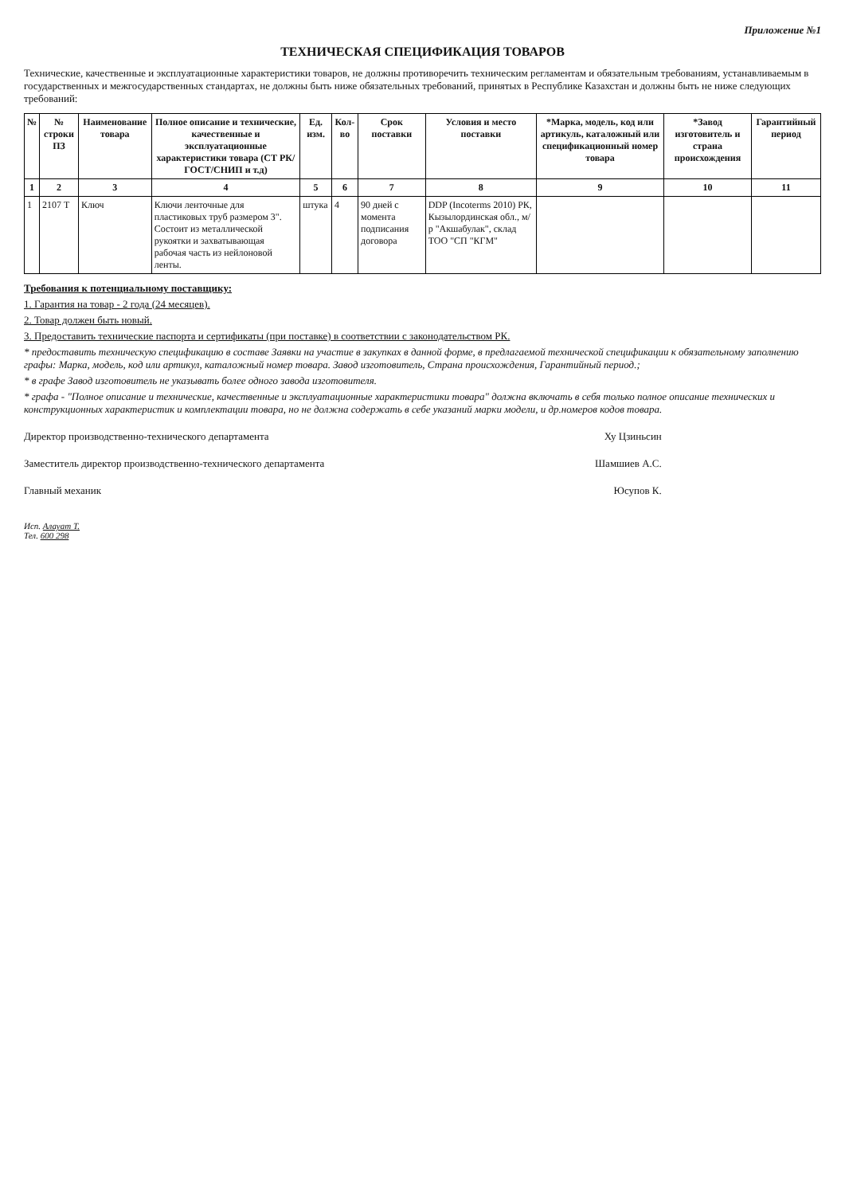Приложение №1
ТЕХНИЧЕСКАЯ СПЕЦИФИКАЦИЯ ТОВАРОВ
Технические, качественные и эксплуатационные характеристики товаров, не должны противоречить техническим регламентам и обязательным требованиям, устанавливаемым в государственных и межгосударственных стандартах, не должны быть ниже обязательных требований, принятых в Республике Казахстан и должны быть не ниже следующих требований:
| № | № строки ПЗ | Наименование товара | Полное описание и технические, качественные и эксплуатационные характеристики товара (СТ РК/ ГОСТ/СНИП и т.д) | Ед. изм. | Кол-во | Срок поставки | Условия и место поставки | *Марка, модель, код или артикуль, каталожный или спецификационный номер товара | *Завод изготовитель и страна происхождения | Гарантийный период |
| --- | --- | --- | --- | --- | --- | --- | --- | --- | --- | --- |
| 1 | 2 | 3 | 4 | 5 | 6 | 7 | 8 | 9 | 10 | 11 |
| 1 | 2107 Т | Ключ | Ключи ленточные для пластиковых труб размером 3". Состоит из металлической рукоятки и захватывающая рабочая часть из нейлоновой ленты. | штука | 4 | 90 дней с момента подписания договора | DDP (Incoterms 2010) РК, Кызылординская обл., м/р "Акшабулак", склад ТОО "СП "КГМ" | | | |
Требования к потенциальному поставщику:
1. Гарантия на товар - 2 года (24 месяцев).
2. Товар должен быть новый.
3. Предоставить технические паспорта и сертификаты (при поставке) в соответствии с законодательством РК.
* предоставить техническую спецификацию в составе Заявки на участие в закупках в данной форме, в предлагаемой технической спецификации к обязательному заполнению графы: Марка, модель, код или артикул, каталожный номер товара. Завод изготовитель, Страна происхождения, Гарантийный период.;
* в графе Завод изготовитель не указывать более одного завода изготовителя.
* графа - "Полное описание и технические, качественные и эксплуатационные характеристики товара" должна включать в себя только полное описание технических и конструкционных характеристик и комплектации товара, но не должна содержать в себе указаний марки модели, и др.номеров кодов товара.
Директор производственно-технического департамента Ху Цзиньсин
Заместитель директор производственно-технического департамента Шамшиев А.С.
Главный механик Юсупов К.
Исп. Алауат Т.
Тел. 600 298